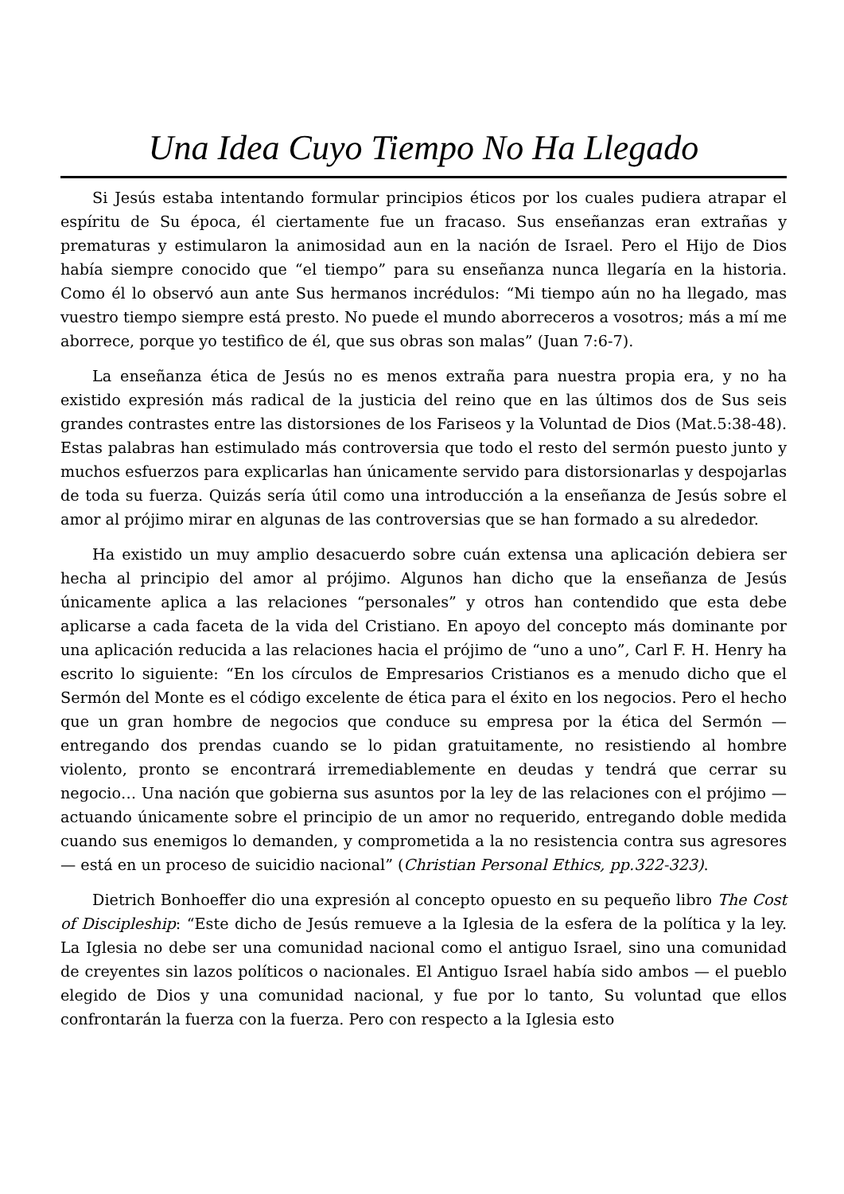Una Idea Cuyo Tiempo No Ha Llegado
Si Jesús estaba intentando formular principios éticos por los cuales pudiera atrapar el espíritu de Su época, él ciertamente fue un fracaso. Sus enseñanzas eran extrañas y prematuras y estimularon la animosidad aun en la nación de Israel. Pero el Hijo de Dios había siempre conocido que “el tiempo” para su enseñanza nunca llegaría en la historia. Como él lo observó aun ante Sus hermanos incrédulos: “Mi tiempo aún no ha llegado, mas vuestro tiempo siempre está presto. No puede el mundo aborreceros a vosotros; más a mí me aborrece, porque yo testifico de él, que sus obras son malas” (Juan 7:6-7).
La enseñanza ética de Jesús no es menos extraña para nuestra propia era, y no ha existido expresión más radical de la justicia del reino que en las últimos dos de Sus seis grandes contrastes entre las distorsiones de los Fariseos y la Voluntad de Dios (Mat.5:38-48). Estas palabras han estimulado más controversia que todo el resto del sermón puesto junto y muchos esfuerzos para explicarlas han únicamente servido para distorsionarlas y despojarlas de toda su fuerza. Quizás sería útil como una introducción a la enseñanza de Jesús sobre el amor al prójimo mirar en algunas de las controversias que se han formado a su alrededor.
Ha existido un muy amplio desacuerdo sobre cuán extensa una aplicación debiera ser hecha al principio del amor al prójimo. Algunos han dicho que la enseñanza de Jesús únicamente aplica a las relaciones “personales” y otros han contendido que esta debe aplicarse a cada faceta de la vida del Cristiano. En apoyo del concepto más dominante por una aplicación reducida a las relaciones hacia el prójimo de “uno a uno”, Carl F. H. Henry ha escrito lo siguiente: “En los círculos de Empresarios Cristianos es a menudo dicho que el Sermón del Monte es el código excelente de ética para el éxito en los negocios. Pero el hecho que un gran hombre de negocios que conduce su empresa por la ética del Sermón — entregando dos prendas cuando se lo pidan gratuitamente, no resistiendo al hombre violento, pronto se encontrará irremediablemente en deudas y tendrá que cerrar su negocio… Una nación que gobierna sus asuntos por la ley de las relaciones con el prójimo — actuando únicamente sobre el principio de un amor no requerido, entregando doble medida cuando sus enemigos lo demanden, y comprometida a la no resistencia contra sus agresores — está en un proceso de suicidio nacional” (Christian Personal Ethics, pp.322-323).
Dietrich Bonhoeffer dio una expresión al concepto opuesto en su pequeño libro The Cost of Discipleship: “Este dicho de Jesús remueve a la Iglesia de la esfera de la política y la ley. La Iglesia no debe ser una comunidad nacional como el antiguo Israel, sino una comunidad de creyentes sin lazos políticos o nacionales. El Antiguo Israel había sido ambos — el pueblo elegido de Dios y una comunidad nacional, y fue por lo tanto, Su voluntad que ellos confrontarán la fuerza con la fuerza. Pero con respecto a la Iglesia esto